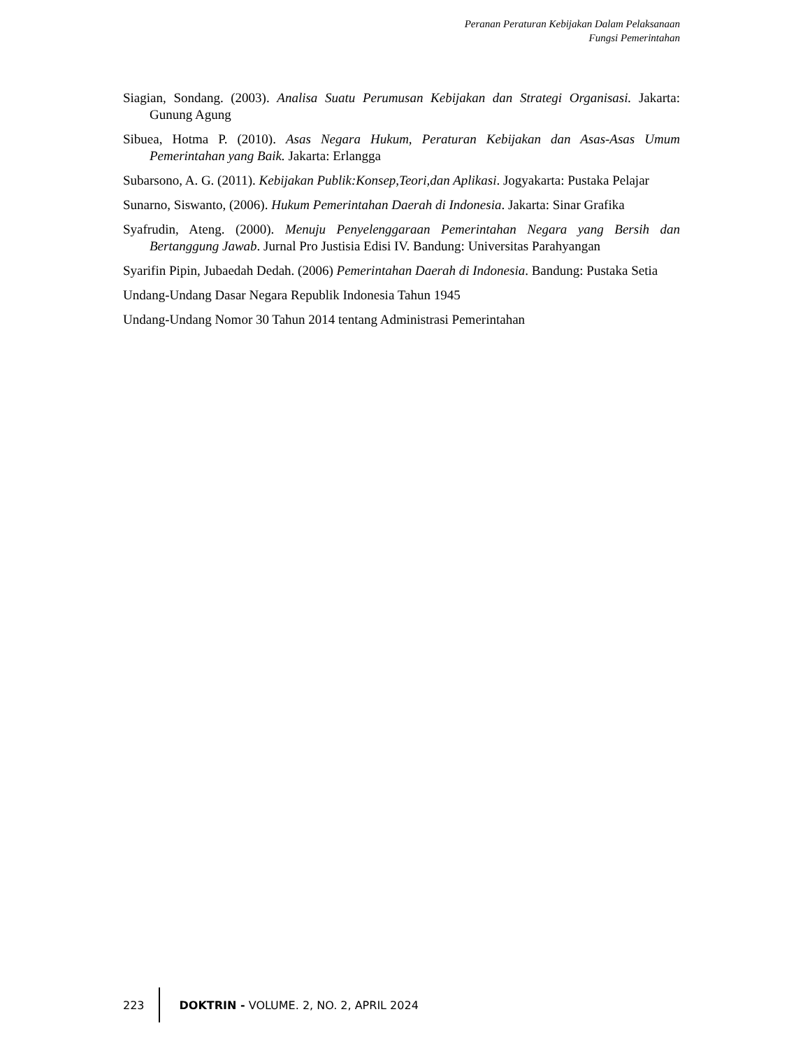Peranan Peraturan Kebijakan Dalam Pelaksanaan
Fungsi Pemerintahan
Siagian, Sondang. (2003). Analisa Suatu Perumusan Kebijakan dan Strategi Organisasi. Jakarta: Gunung Agung
Sibuea, Hotma P. (2010). Asas Negara Hukum, Peraturan Kebijakan dan Asas-Asas Umum Pemerintahan yang Baik. Jakarta: Erlangga
Subarsono, A. G. (2011). Kebijakan Publik:Konsep,Teori,dan Aplikasi. Jogyakarta: Pustaka Pelajar
Sunarno, Siswanto, (2006). Hukum Pemerintahan Daerah di Indonesia. Jakarta: Sinar Grafika
Syafrudin, Ateng. (2000). Menuju Penyelenggaraan Pemerintahan Negara yang Bersih dan Bertanggung Jawab. Jurnal Pro Justisia Edisi IV. Bandung: Universitas Parahyangan
Syarifin Pipin, Jubaedah Dedah. (2006) Pemerintahan Daerah di Indonesia. Bandung: Pustaka Setia
Undang-Undang Dasar Negara Republik Indonesia Tahun 1945
Undang-Undang Nomor 30 Tahun 2014 tentang Administrasi Pemerintahan
223 DOKTRIN - VOLUME. 2, NO. 2, APRIL 2024